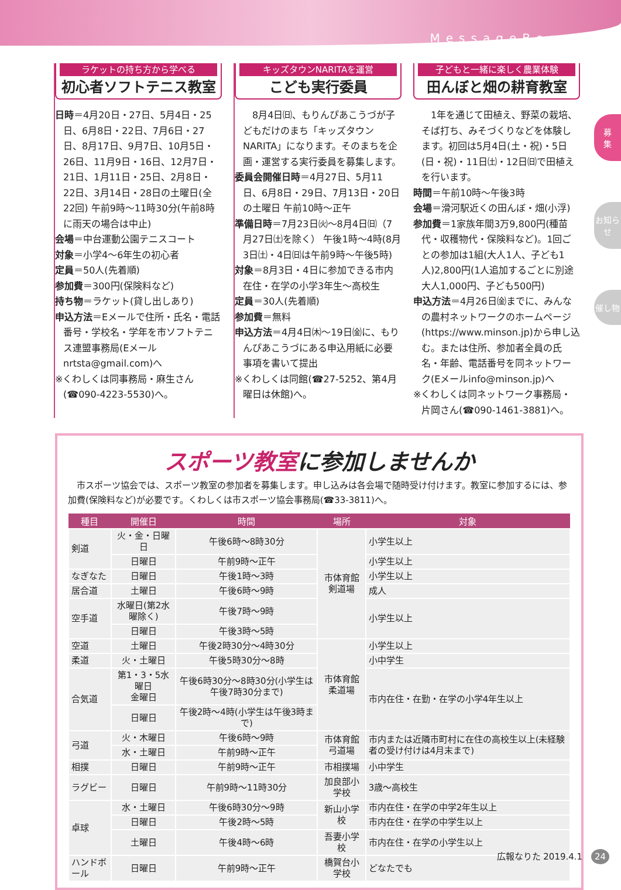MessageBoard
募
集
お知らせ
催し物
ラケットの持ち方から学べる
初心者ソフトテニス教室
日時＝4月20日・27日、5月4日・25日、6月8日・22日、7月6日・27日、8月17日、9月7日、10月5日・26日、11月9日・16日、12月7日・21日、1月11日・25日、2月8日・22日、3月14日・28日の土曜日(全22回) 午前9時～11時30分(午前8時に雨天の場合は中止)
会場＝中台運動公園テニスコート
対象＝小学4～6年生の初心者
定員＝50人(先着順)
参加費＝300円(保険料など)
持ち物＝ラケット(貸し出しあり)
申込方法＝Eメールで住所・氏名・電話番号・学校名・学年を市ソフトテニス連盟事務局(Eメールnrtsta@gmail.com)へ
※くわしくは同事務局・麻生さん(☎090-4223-5530)へ。
キッズタウンNARITAを運営
こども実行委員
8月4日㈰、もりんぴあこうづが子どもだけのまち「キッズタウンNARITA」になります。そのまちを企画・運営する実行委員を募集します。
委員会開催日時＝4月27日、5月11日、6月8日・29日、7月13日・20日の土曜日 午前10時～正午
準備日時＝7月23日㈫～8月4日㈰（7月27日㈯を除く） 午後1時～4時(8月3日㈯・4日㈰は午前9時～午後5時)
対象＝8月3日・4日に参加できる市内在住・在学の小学3年生～高校生
定員＝30人(先着順)
参加費＝無料
申込方法＝4月4日㈭～19日㈮に、もりんぴあこうづにある申込用紙に必要事項を書いて提出
※くわしくは同館(☎27-5252、第4月曜日は休館)へ。
子どもと一緒に楽しく農業体験
田んぼと畑の耕育教室
1年を通じて田植え、野菜の栽培、そば打ち、みそづくりなどを体験します。初回は5月4日(土・祝)・5日(日・祝)・11日㈯・12日㈰で田植えを行います。
時間＝午前10時～午後3時
会場＝滑河駅近くの田んぼ・畑(小浮)
参加費＝1家族年間3万9,800円(種苗代・収穫物代・保険料など)。1回ごとの参加は1組(大人1人、子ども1人)2,800円(1人追加するごとに別途大人1,000円、子ども500円)
申込方法＝4月26日㈮までに、みんなの農村ネットワークのホームページ(https://www.minson.jp)から申し込む。または住所、参加者全員の氏名・年齢、電話番号を同ネットワーク(Eメールinfo@minson.jp)へ
※くわしくは同ネットワーク事務局・片岡さん(☎090-1461-3881)へ。
スポーツ教室に参加しませんか
市スポーツ協会では、スポーツ教室の参加者を募集します。申し込みは各会場で随時受け付けます。教室に参加するには、参加費(保険料など)が必要です。くわしくは市スポーツ協会事務局(☎33-3811)へ。
| 種目 | 開催日 | 時間 | 場所 | 対象 |
| --- | --- | --- | --- | --- |
| 剣道 | 火・金・日曜日 | 午後6時～8時30分 | 市体育館剣道場 | 小学生以上 |
| | 日曜日 | 午前9時～正午 | | 小学生以上 |
| なぎなた | 日曜日 | 午後1時～3時 | | 小学生以上 |
| 居合道 | 土曜日 | 午後6時～9時 | | 成人 |
| 空手道 | 水曜日(第2水曜除く) | 午後7時～9時 | | 小学生以上 |
| | 日曜日 | 午後3時～5時 | | |
| 空道 | 土曜日 | 午後2時30分～4時30分 | 市体育館柔道場 | 小学生以上 |
| 柔道 | 火・土曜日 | 午後5時30分～8時 | | 小中学生 |
| 合気道 | 第1・3・5水曜日 金曜日 | 午後6時30分～8時30分(小学生は午後7時30分まで) | | 市内在住・在勤・在学の小学4年生以上 |
| | 日曜日 | 午後2時～4時(小学生は午後3時まで) | | |
| 弓道 | 火・木曜日 | 午後6時～9時 | 市体育館弓道場 | 市内または近隣市町村に在住の高校生以上(未経験者の受け付けは4月末まで) |
| | 水・土曜日 | 午前9時～正午 | | |
| 相撲 | 日曜日 | 午前9時～正午 | 市相撲場 | 小中学生 |
| ラグビー | 日曜日 | 午前9時～11時30分 | 加良部小学校 | 3歳～高校生 |
| 卓球 | 水・土曜日 | 午後6時30分～9時 | 新山小学校 | 市内在住・在学の中学2年生以上 |
| | 日曜日 | 午後2時～5時 | | 市内在住・在学の中学生以上 |
| | 土曜日 | 午後4時～6時 | 吾妻小学校 | 市内在住・在学の小学生以上 |
| ハンドボール | 日曜日 | 午前9時～正午 | 橋賀台小学校 | どなたでも |
広報なりた 2019.4.1 24